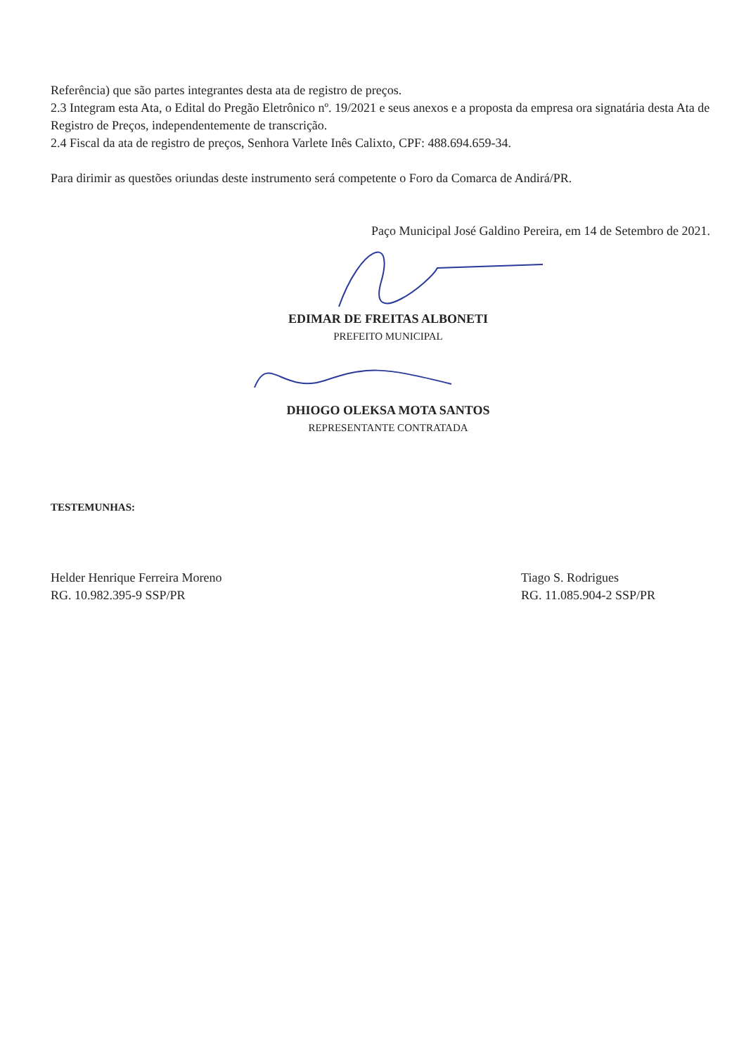Referência) que são partes integrantes desta ata de registro de preços.
2.3 Integram esta Ata, o Edital do Pregão Eletrônico nº. 19/2021 e seus anexos e a proposta da empresa ora signatária desta Ata de Registro de Preços, independentemente de transcrição.
2.4 Fiscal da ata de registro de preços, Senhora Varlete Inês Calixto, CPF: 488.694.659-34.
Para dirimir as questões oriundas deste instrumento será competente o Foro da Comarca de Andirá/PR.
Paço Municipal José Galdino Pereira, em 14 de Setembro de 2021.
EDIMAR DE FREITAS ALBONETI
PREFEITO MUNICIPAL
DHIOGO OLEKSA MOTA SANTOS
REPRESENTANTE CONTRATADA
TESTEMUNHAS:
Helder Henrique Ferreira Moreno
RG. 10.982.395-9 SSP/PR
Tiago S. Rodrigues
RG. 11.085.904-2 SSP/PR